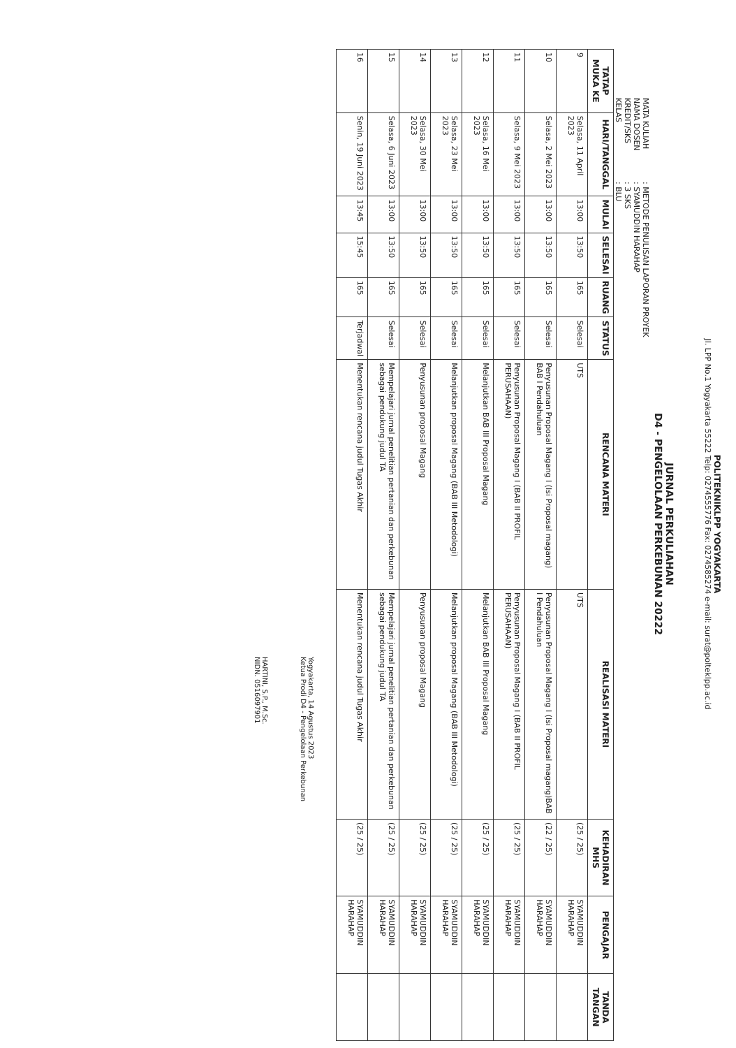POLITEKNIKLPP YOGYAKARTA
Jl. LPP No.1 Yogyakarta 55222 Telp: 0274555776 Fax: 0274585274 e-mail: surat@polteklpp.ac.id
JURNAL PERKULIAHAN
D4 - PENGELOLAAN PERKEBUNAN 20222
MATA KULIAH: METODE PENULISAN LAPORAN PROYEK
NAMA DOSEN: SYAMUDDIN HARAHAP
KREDIT/SKS: 3 SKS
KELAS: BLU
| TATAP MUKA KE | HARI/TANGGAL | MULAI | SELESAI | RUANG | STATUS | RENCANA MATERI | REALISASI MATERI | KEHADIRAN MHS | PENGAJAR | TANDA TANGAN |
| --- | --- | --- | --- | --- | --- | --- | --- | --- | --- | --- |
| 9 | Selasa, 11 April 2023 | 13:00 | 13:50 | 165 | Selesai | UTS | UTS | (25 / 25) | SYAMUDDIN HARAHAP | |
| 10 | Selasa, 2 Mei 2023 | 13:00 | 13:50 | 165 | Selesai | Penyusunan Proposal Magang I (Isi Proposal magang) BAB I Pendahuluan | Penyusunan Proposal Magang I (Isi Proposal magang)BAB I Pendahuluan | (22 / 25) | SYAMUDDIN HARAHAP | |
| 11 | Selasa, 9 Mei 2023 | 13:00 | 13:50 | 165 | Selesai | Penyusunan Proposal Magang I (BAB II PROFIL PERUSAHAAN) | Penyusunan Proposal Magang I (BAB II PROFIL PERUSAHAAN) | (25 / 25) | SYAMUDDIN HARAHAP | |
| 12 | Selasa, 16 Mei 2023 | 13:00 | 13:50 | 165 | Selesai | Melanjutkan BAB III Proposal Magang | Melanjutkan BAB III Proposal Magang | (25 / 25) | SYAMUDDIN HARAHAP | |
| 13 | Selasa, 23 Mei 2023 | 13:00 | 13:50 | 165 | Selesai | Melanjutkan proposal Magang (BAB III Metodologi) | Melanjutkan proposal Magang (BAB III Metodologi) | (25 / 25) | SYAMUDDIN HARAHAP | |
| 14 | Selasa, 30 Mei 2023 | 13:00 | 13:50 | 165 | Selesai | Penyusunan proposal Magang | Penyusunan proposal Magang | (25 / 25) | SYAMUDDIN HARAHAP | |
| 15 | Selasa, 6 Juni 2023 | 13:00 | 13:50 | 165 | Selesai | Mempelajari jurnal penelitian pertanian dan perkebunan sebagai pendukung judul TA | Mempelajari jurnal penelitian pertanian dan perkebunan sebagai pendukung judul TA | (25 / 25) | SYAMUDDIN HARAHAP | |
| 16 | Senin, 19 Juni 2023 | 13:45 | 15:45 | 165 | Terjadwal | Menentukan rencana judul Tugas Akhir | Menentukan rencana judul Tugas Akhir | (25 / 25) | SYAMUDDIN HARAHAP | |
Yogyakarta, 14 Agustus 2023
Ketua Prodi D4 - Pengelolaan Perkebunan
HARTINI, S.P., M.Sc.
NIDN. 0516097901